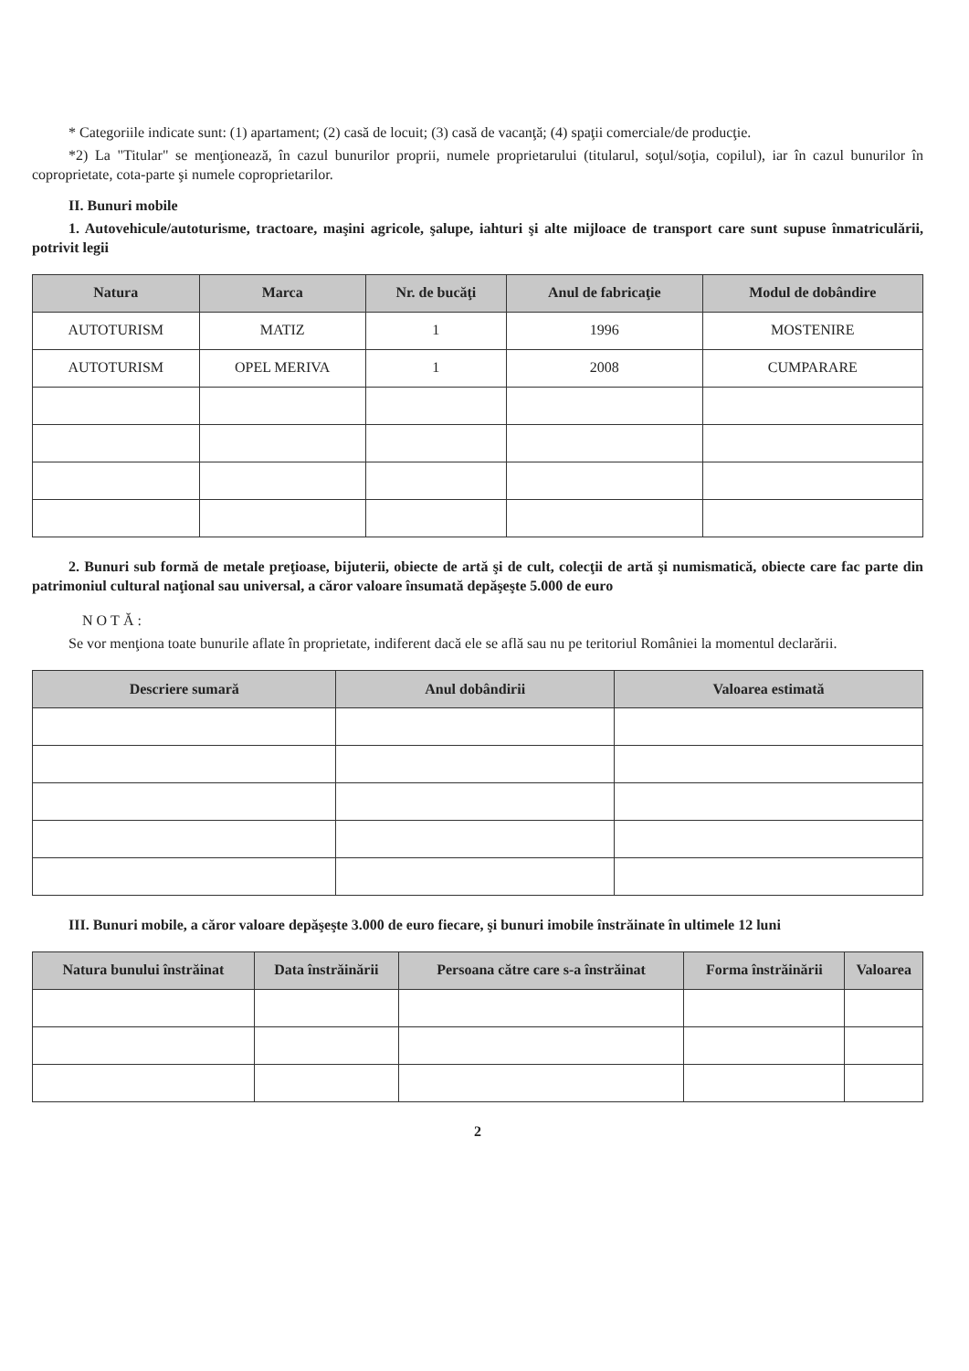* Categoriile indicate sunt: (1) apartament; (2) casă de locuit; (3) casă de vacanţă; (4) spaţii comerciale/de producţie.
*2) La "Titular" se menţionează, în cazul bunurilor proprii, numele proprietarului (titularul, soţul/soţia, copilul), iar în cazul bunurilor în coproprietate, cota-parte şi numele coproprietarilor.
II. Bunuri mobile
1. Autovehicule/autoturisme, tractoare, maşini agricole, şalupe, iahturi şi alte mijloace de transport care sunt supuse înmatriculării, potrivit legii
| Natura | Marca | Nr. de bucăţi | Anul de fabricaţie | Modul de dobândire |
| --- | --- | --- | --- | --- |
| AUTOTURISM | MATIZ | 1 | 1996 | MOSTENIRE |
| AUTOTURISM | OPEL MERIVA | 1 | 2008 | CUMPARARE |
2. Bunuri sub formă de metale preţioase, bijuterii, obiecte de artă şi de cult, colecţii de artă şi numismatică, obiecte care fac parte din patrimoniul cultural naţional sau universal, a căror valoare însumată depăşeşte 5.000 de euro
NOTĂ:
Se vor menţiona toate bunurile aflate în proprietate, indiferent dacă ele se află sau nu pe teritoriul României la momentul declarării.
| Descriere sumară | Anul dobândirii | Valoarea estimată |
| --- | --- | --- |
III. Bunuri mobile, a căror valoare depăşeşte 3.000 de euro fiecare, şi bunuri imobile înstrăinate în ultimele 12 luni
| Natura bunului înstrăinat | Data înstrăinării | Persoana către care s-a înstrăinat | Forma înstrăinării | Valoarea |
| --- | --- | --- | --- | --- |
2